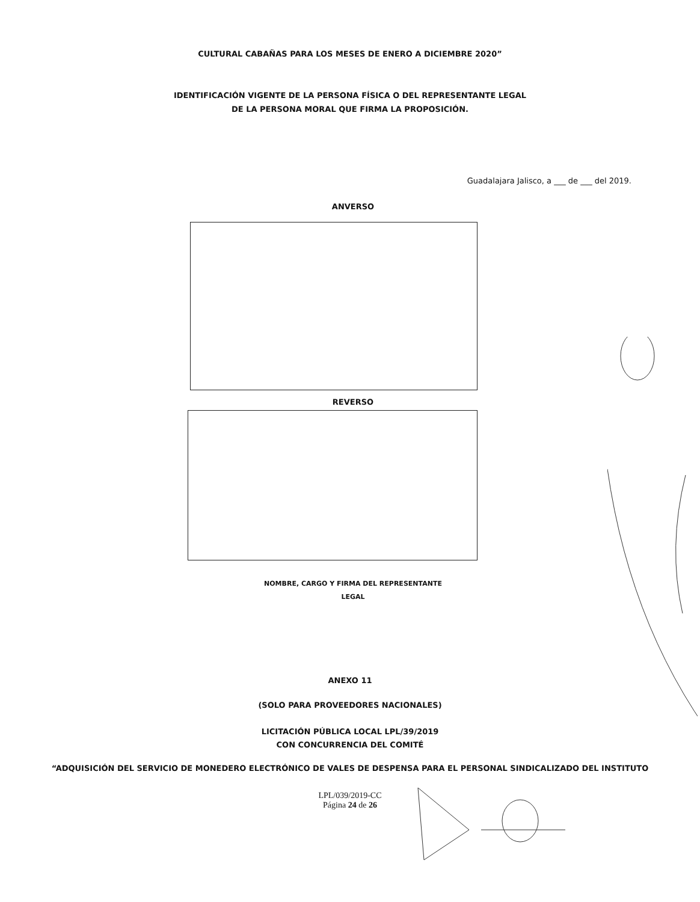CULTURAL CABAÑAS PARA LOS MESES DE ENERO A DICIEMBRE 2020”
IDENTIFICACIÓN VIGENTE DE LA PERSONA FÍSICA O DEL REPRESENTANTE LEGAL
DE LA PERSONA MORAL QUE FIRMA LA PROPOSICIÓN.
Guadalajara Jalisco, a ___ de ___ del 2019.
ANVERSO
REVERSO
NOMBRE, CARGO Y FIRMA DEL REPRESENTANTE
LEGAL
ANEXO 11
(SOLO PARA PROVEEDORES NACIONALES)
LICITACIÓN PÚBLICA LOCAL LPL/39/2019
CON CONCURRENCIA DEL COMITÉ
“ADQUISICIÓN DEL SERVICIO DE MONEDERO ELECTRÓNICO DE VALES DE DESPENSA PARA EL PERSONAL SINDICALIZADO DEL INSTITUTO
LPL/039/2019-CC
Página 24 de 26